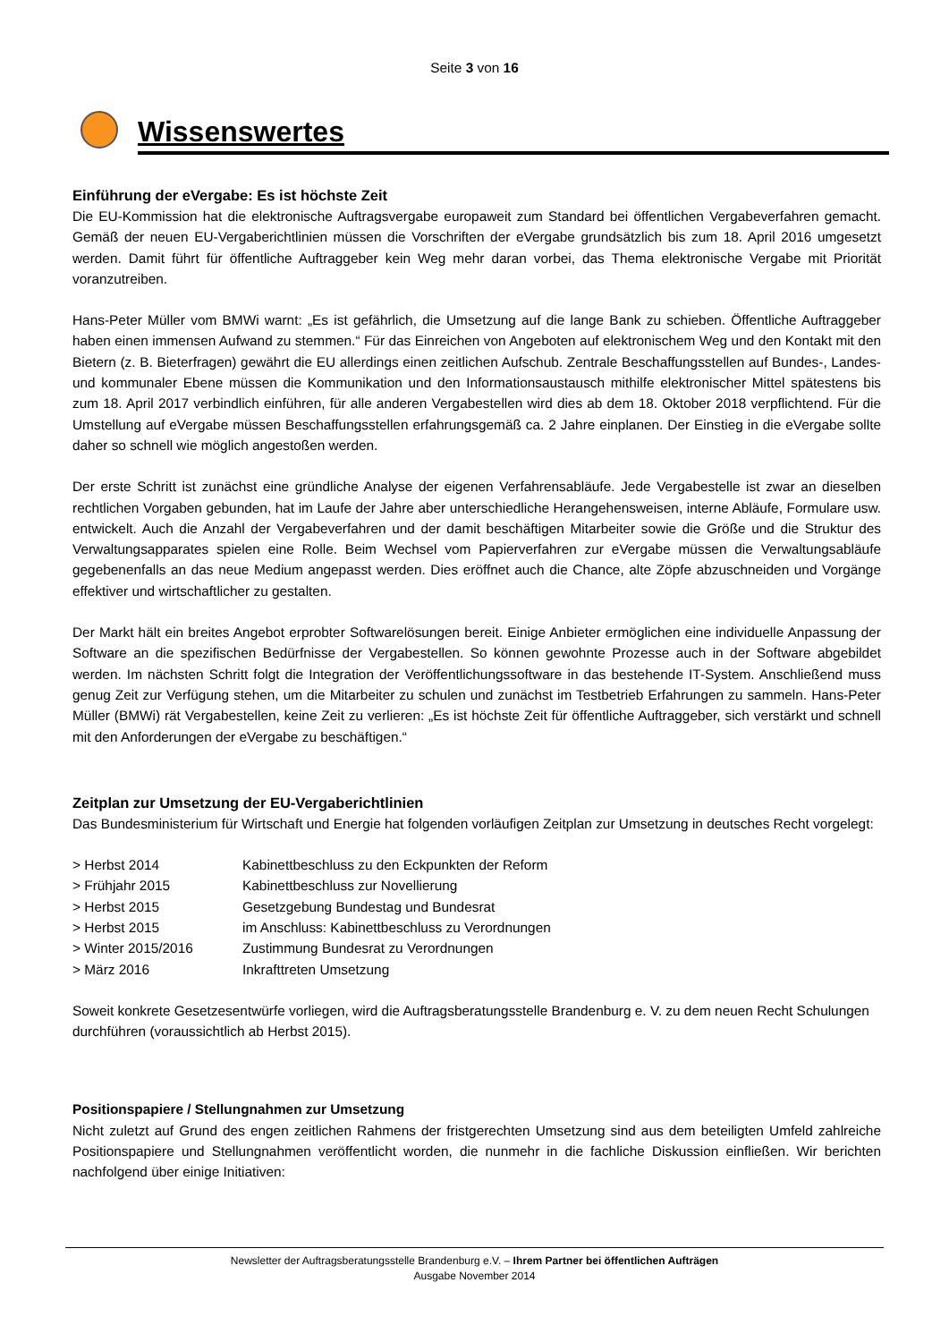Seite 3 von 16
Wissenswertes
Einführung der eVergabe: Es ist höchste Zeit
Die EU-Kommission hat die elektronische Auftragsvergabe europaweit zum Standard bei öffentlichen Vergabeverfahren gemacht. Gemäß der neuen EU-Vergaberichtlinien müssen die Vorschriften der eVergabe grundsätzlich bis zum 18. April 2016 umgesetzt werden. Damit führt für öffentliche Auftraggeber kein Weg mehr daran vorbei, das Thema elektronische Vergabe mit Priorität voranzutreiben.
Hans-Peter Müller vom BMWi warnt: „Es ist gefährlich, die Umsetzung auf die lange Bank zu schieben. Öffentliche Auftraggeber haben einen immensen Aufwand zu stemmen.“ Für das Einreichen von Angeboten auf elektronischem Weg und den Kontakt mit den Bietern (z. B. Bieterfragen) gewährt die EU allerdings einen zeitlichen Aufschub. Zentrale Beschaffungsstellen auf Bundes-, Landes- und kommunaler Ebene müssen die Kommunikation und den Informationsaustausch mithilfe elektronischer Mittel spätestens bis zum 18. April 2017 verbindlich einführen, für alle anderen Vergabestellen wird dies ab dem 18. Oktober 2018 verpflichtend. Für die Umstellung auf eVergabe müssen Beschaffungsstellen erfahrungsgemäß ca. 2 Jahre einplanen. Der Einstieg in die eVergabe sollte daher so schnell wie möglich angestoßen werden.
Der erste Schritt ist zunächst eine gründliche Analyse der eigenen Verfahrensabläufe. Jede Vergabestelle ist zwar an dieselben rechtlichen Vorgaben gebunden, hat im Laufe der Jahre aber unterschiedliche Herangehensweisen, interne Abläufe, Formulare usw. entwickelt. Auch die Anzahl der Vergabeverfahren und der damit beschäftigen Mitarbeiter sowie die Größe und die Struktur des Verwaltungsapparates spielen eine Rolle. Beim Wechsel vom Papierverfahren zur eVergabe müssen die Verwaltungsabläufe gegebenenfalls an das neue Medium angepasst werden. Dies eröffnet auch die Chance, alte Zöpfe abzuschneiden und Vorgänge effektiver und wirtschaftlicher zu gestalten.
Der Markt hält ein breites Angebot erprobter Softwarelösungen bereit. Einige Anbieter ermöglichen eine individuelle Anpassung der Software an die spezifischen Bedürfnisse der Vergabestellen. So können gewohnte Prozesse auch in der Software abgebildet werden. Im nächsten Schritt folgt die Integration der Veröffentlichungssoftware in das bestehende IT-System. Anschließend muss genug Zeit zur Verfügung stehen, um die Mitarbeiter zu schulen und zunächst im Testbetrieb Erfahrungen zu sammeln. Hans-Peter Müller (BMWi) rät Vergabestellen, keine Zeit zu verlieren: „Es ist höchste Zeit für öffentliche Auftraggeber, sich verstärkt und schnell mit den Anforderungen der eVergabe zu beschäftigen.“
Zeitplan zur Umsetzung der EU-Vergaberichtlinien
Das Bundesministerium für Wirtschaft und Energie hat folgenden vorläufigen Zeitplan zur Umsetzung in deutsches Recht vorgelegt:
| > Herbst 2014 | Kabinettbeschluss zu den Eckpunkten der Reform |
| > Frühjahr 2015 | Kabinettbeschluss zur Novellierung |
| > Herbst 2015 | Gesetzgebung Bundestag und Bundesrat |
| > Herbst 2015 | im Anschluss: Kabinettbeschluss zu Verordnungen |
| > Winter 2015/2016 | Zustimmung Bundesrat zu Verordnungen |
| > März 2016 | Inkrafttreten Umsetzung |
Soweit konkrete Gesetzesentwürfe vorliegen, wird die Auftragsberatungsstelle Brandenburg e. V. zu dem neuen Recht Schulungen durchführen (voraussichtlich ab Herbst 2015).
Positionspapiere / Stellungnahmen zur Umsetzung
Nicht zuletzt auf Grund des engen zeitlichen Rahmens der fristgerechten Umsetzung sind aus dem beteiligten Umfeld zahlreiche Positionspapiere und Stellungnahmen veröffentlicht worden, die nunmehr in die fachliche Diskussion einfließen. Wir berichten nachfolgend über einige Initiativen:
Newsletter der Auftragsberatungsstelle Brandenburg e.V. – Ihrem Partner bei öffentlichen Aufträgen
Ausgabe November 2014